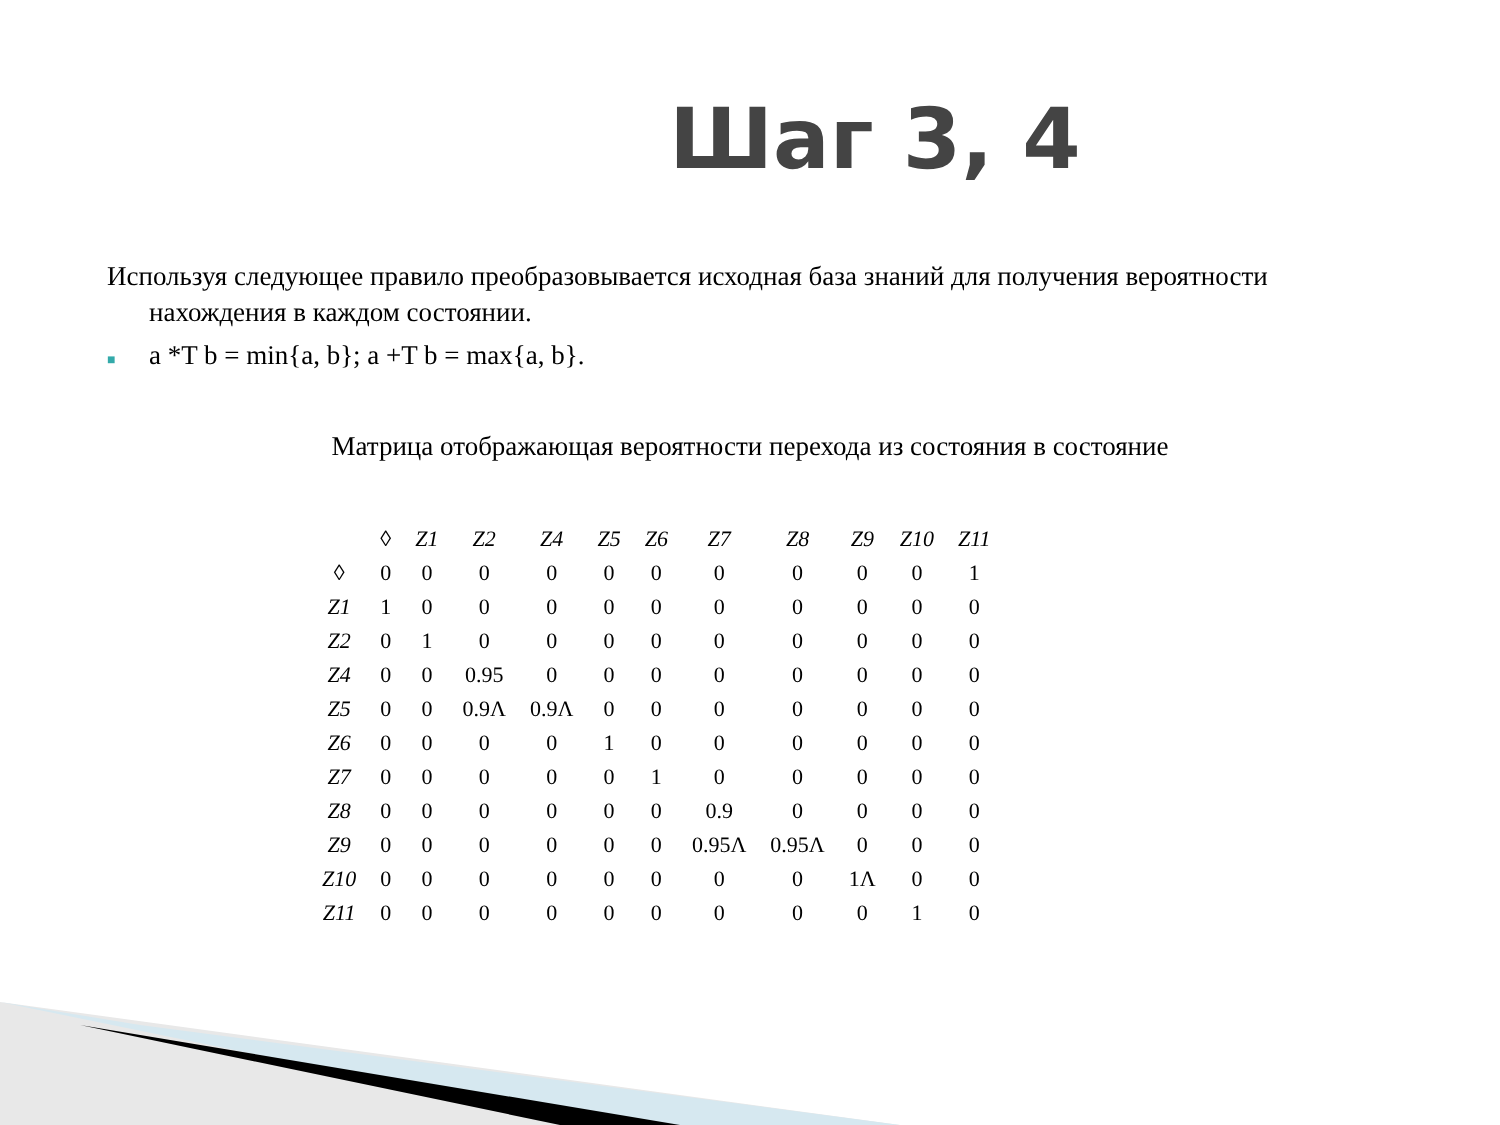Шаг 3, 4
Используя следующее правило преобразовывается исходная база знаний для получения вероятности
нахождения в каждом состоянии.
■ a *T b = min{a, b}; a +T b = max{a, b}.
Матрица отображающая вероятности перехода из состояния в состояние
| | ◊ | Z1 | Z2 | Z4 | Z5 | Z6 | Z7 | Z8 | Z9 | Z10 | Z11 |
| --- | --- | --- | --- | --- | --- | --- | --- | --- | --- | --- | --- |
| ◊ | 0 | 0 | 0 | 0 | 0 | 0 | 0 | 0 | 0 | 0 | 1 |
| Z1 | 1 | 0 | 0 | 0 | 0 | 0 | 0 | 0 | 0 | 0 | 0 |
| Z2 | 0 | 1 | 0 | 0 | 0 | 0 | 0 | 0 | 0 | 0 | 0 |
| Z4 | 0 | 0 | 0.95 | 0 | 0 | 0 | 0 | 0 | 0 | 0 | 0 |
| Z5 | 0 | 0 | 0.9Λ | 0.9Λ | 0 | 0 | 0 | 0 | 0 | 0 | 0 |
| Z6 | 0 | 0 | 0 | 0 | 1 | 0 | 0 | 0 | 0 | 0 | 0 |
| Z7 | 0 | 0 | 0 | 0 | 0 | 1 | 0 | 0 | 0 | 0 | 0 |
| Z8 | 0 | 0 | 0 | 0 | 0 | 0 | 0.9 | 0 | 0 | 0 | 0 |
| Z9 | 0 | 0 | 0 | 0 | 0 | 0 | 0.95Λ | 0.95Λ | 0 | 0 | 0 |
| Z10 | 0 | 0 | 0 | 0 | 0 | 0 | 0 | 0 | 1Λ | 0 | 0 |
| Z11 | 0 | 0 | 0 | 0 | 0 | 0 | 0 | 0 | 0 | 1 | 0 |